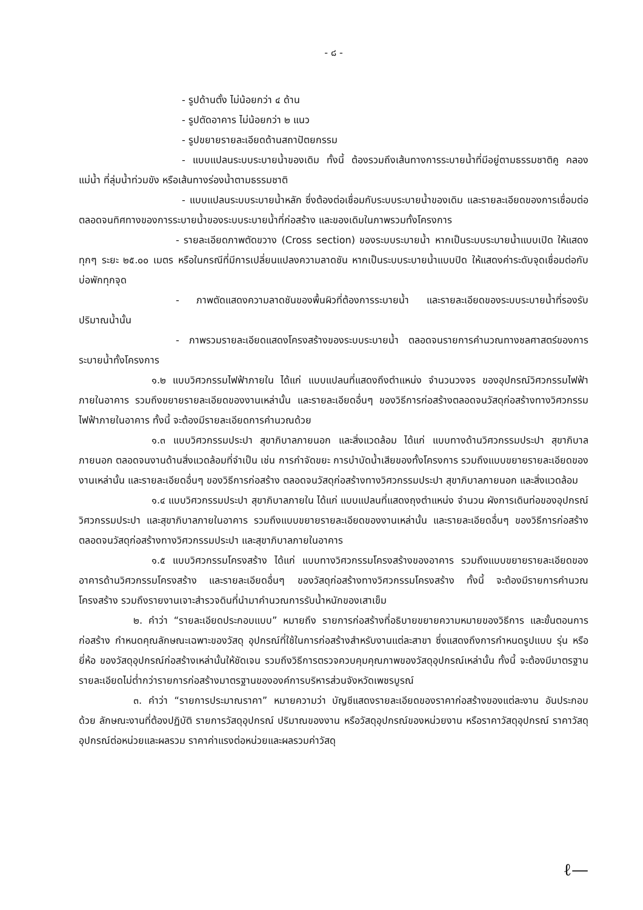- ๘ -
- รูปด้านตั้ง ไม่น้อยกว่า ๔ ด้าน
- รูปตัดอาคาร ไม่น้อยกว่า ๒ แนว
- รูปขยายรายละเอียดด้านสถาปัตยกรรม
- แบบแปลนระบบระบายน้ำของเดิม ทั้งนี้ ต้องรวมถึงเส้นทางการระบายน้ำที่มีอยู่ตามธรรมชาติคู คลอง แม่น้ำ ที่ลุ่มน้ำท่วมขัง หรือเส้นทางร่องน้ำตามธรรมชาติ
- แบบแปลนระบบระบายน้ำหลัก ซึ่งต้องต่อเชื่อมกับระบบระบายน้ำของเดิม และรายละเอียดของการเชื่อมต่อ ตลอดจนทิศทางของการระบายน้ำของระบบระบายน้ำที่ก่อสร้าง และของเดิมในภาพรวมทั้งโครงการ
- รายละเอียดภาพตัดขวาง (Cross section) ของระบบระบายน้ำ หากเป็นระบบระบายน้ำแบบเปิด ให้แสดงทุกๆ ระยะ ๒๕.๐๐ เมตร หรือในกรณีที่มีการเปลี่ยนแปลงความลาดชัน หากเป็นระบบระบายน้ำแบบปิด ให้แสดงค่าระดับจุดเชื่อมต่อกับบ่อพักทุกจุด
- ภาพตัดแสดงความลาดชันของพื้นผิวที่ต้องการระบายน้ำ และรายละเอียดของระบบระบายน้ำที่รองรับปริมาณน้ำนั้น
- ภาพรวมรายละเอียดแสดงโครงสร้างของระบบระบายน้ำ ตลอดจนรายการคำนวณทางชลศาสตร์ของการระบายน้ำทั้งโครงการ
๑.๒ แบบวิศวกรรมไฟฟ้าภายใน ได้แก่ แบบแปลนที่แสดงถึงตำแหน่ง จำนวนวงจร ของอุปกรณ์วิศวกรรมไฟฟ้าภายในอาคาร รวมถึงขยายรายละเอียดของงานเหล่านั้น และรายละเอียดอื่นๆ ของวิธีการก่อสร้างตลอดจนวัสดุก่อสร้างทางวิศวกรรมไฟฟ้าภายในอาคาร ทั้งนี้ จะต้องมีรายละเอียดการคำนวณด้วย
๑.๓ แบบวิศวกรรมประปา สุขาภิบาลภายนอก และสิ่งแวดล้อม ได้แก่ แบบทางด้านวิศวกรรมประปา สุขาภิบาลภายนอก ตลอดจนงานด้านสิ่งแวดล้อมที่จำเป็น เช่น การกำจัดขยะ การบำบัดน้ำเสียของทั้งโครงการ รวมถึงแบบขยายรายละเอียดของงานเหล่านั้น และรายละเอียดอื่นๆ ของวิธีการก่อสร้าง ตลอดจนวัสดุก่อสร้างทางวิศวกรรมประปา สุขาภิบาลภายนอก และสิ่งแวดล้อม
๑.๔ แบบวิศวกรรมประปา สุขาภิบาลภายใน ได้แก่ แบบแปลนที่แสดงถุงตำแหน่ง จำนวน ผังการเดินท่อของอุปกรณ์วิศวกรรมประปา และสุขาภิบาลภายในอาคาร รวมถึงแบบขยายรายละเอียดของงานเหล่านั้น และรายละเอียดอื่นๆ ของวิธีการก่อสร้าง ตลอดจนวัสดุก่อสร้างทางวิศวกรรมประปา และสุขาภิบาลภายในอาคาร
๑.๕ แบบวิศวกรรมโครงสร้าง ได้แก่ แบบทางวิศวกรรมโครงสร้างของอาคาร รวมถึงแบบขยายรายละเอียดของอาคารด้านวิศวกรรมโครงสร้าง และรายละเอียดอื่นๆ ของวัสดุก่อสร้างทางวิศวกรรมโครงสร้าง ทั้งนี้ จะต้องมีรายการคำนวณโครงสร้าง รวมถึงรายงานเจาะสำรวจดินที่นำมาคำนวณการรับน้ำหนักของเสาเข็ม
๒. คำว่า “รายละเอียดประกอบแบบ” หมายถึง รายการก่อสร้างที่อธิบายขยายความหมายของวิธีการ และขั้นตอนการก่อสร้าง กำหนดคุณลักษณะเฉพาะของวัสดุ อุปกรณ์ที่ใช้ในการก่อสร้างสำหรับงานแต่ละสาขา ซึ่งแสดงถึงการกำหนดรูปแบบ รุ่น หรือยี่ห้อ ของวัสดุอุปกรณ์ก่อสร้างเหล่านั้นให้ชัดเจน รวมถึงวิธีการตรวจควบคุมคุณภาพของวัสดุอุปกรณ์เหล่านั้น ทั้งนี้ จะต้องมีมาตรฐานรายละเอียดไม่ต่ำกว่ารายการก่อสร้างมาตรฐานขององค์การบริหารส่วนจังหวัดเพชรบูรณ์
๓. คำว่า “รายการประมาณราคา” หมายความว่า บัญชีแสดงรายละเอียดของราคาก่อสร้างของแต่ละงาน อันประกอบด้วย ลักษณะงานที่ต้องปฏิบัติ รายการวัสดุอุปกรณ์ ปริมาณของงาน หรือวัสดุอุปกรณ์ของหน่วยงาน หรือราคาวัสดุอุปกรณ์ ราคาวัสดุอุปกรณ์ต่อหน่วยและผลรวม ราคาค่าแรงต่อหน่วยและผลรวมค่าวัสดุ
ℓ—